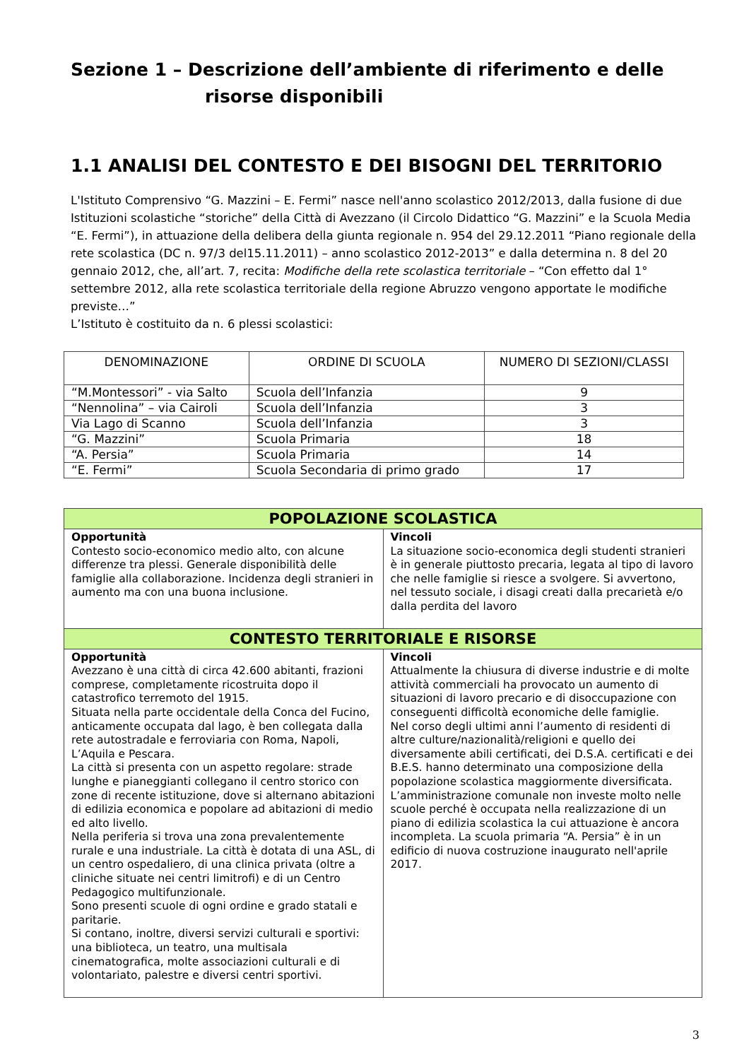Sezione 1 – Descrizione dell’ambiente di riferimento e delle
risorse disponibili
1.1 ANALISI DEL CONTESTO E DEI BISOGNI DEL TERRITORIO
L'Istituto Comprensivo “G. Mazzini – E. Fermi” nasce nell'anno scolastico 2012/2013, dalla fusione di due Istituzioni scolastiche “storiche” della Città di Avezzano (il Circolo Didattico “G. Mazzini” e la Scuola Media “E. Fermi”), in attuazione della delibera della giunta regionale n. 954 del 29.12.2011 “Piano regionale della rete scolastica (DC n. 97/3 del15.11.2011) – anno scolastico 2012-2013” e dalla determina n. 8 del 20 gennaio 2012, che, all’art. 7, recita: Modifiche della rete scolastica territoriale – “Con effetto dal 1° settembre 2012, alla rete scolastica territoriale della regione Abruzzo vengono apportate le modifiche previste…”
L’Istituto è costituito da n. 6 plessi scolastici:
| DENOMINAZIONE | ORDINE DI SCUOLA | NUMERO DI SEZIONI/CLASSI |
| --- | --- | --- |
| “M.Montessori” - via Salto | Scuola dell’Infanzia | 9 |
| “Nennolina” – via Cairoli | Scuola dell’Infanzia | 3 |
| Via Lago di Scanno | Scuola dell’Infanzia | 3 |
| “G. Mazzini” | Scuola Primaria | 18 |
| “A. Persia” | Scuola Primaria | 14 |
| “E. Fermi” | Scuola Secondaria di primo grado | 17 |
| POPOLAZIONE SCOLASTICA | |
| Opportunità Contesto socio-economico medio alto, con alcune differenze tra plessi. Generale disponibilità delle famiglie alla collaborazione. Incidenza degli stranieri in aumento ma con una buona inclusione. | Vincoli La situazione socio-economica degli studenti stranieri è in generale piuttosto precaria, legata al tipo di lavoro che nelle famiglie si riesce a svolgere. Si avvertono, nel tessuto sociale, i disagi creati dalla precarietà e/o dalla perdita del lavoro |
| CONTESTO TERRITORIALE E RISORSE | |
| Opportunità Avezzano è una città di circa 42.600 abitanti, frazioni comprese, completamente ricostruita dopo il catastrofico terremoto del 1915. Situata nella parte occidentale della Conca del Fucino, anticamente occupata dal lago, è ben collegata dalla rete autostradale e ferroviaria con Roma, Napoli, L’Aquila e Pescara. La città si presenta con un aspetto regolare: strade lunghe e pianeggianti collegano il centro storico con zone di recente istituzione, dove si alternano abitazioni di edilizia economica e popolare ad abitazioni di medio ed alto livello. Nella periferia si trova una zona prevalentemente rurale e una industriale. La città è dotata di una ASL, di un centro ospedaliero, di una clinica privata (oltre a cliniche situate nei centri limitrofi) e di un Centro Pedagogico multifunzionale. Sono presenti scuole di ogni ordine e grado statali e paritarie. Si contano, inoltre, diversi servizi culturali e sportivi: una biblioteca, un teatro, una multisala cinematografica, molte associazioni culturali e di volontariato, palestre e diversi centri sportivi. | Vincoli Attualmente la chiusura di diverse industrie e di molte attività commerciali ha provocato un aumento di situazioni di lavoro precario e di disoccupazione con conseguenti difficoltà economiche delle famiglie. Nel corso degli ultimi anni l’aumento di residenti di altre culture/nazionalità/religioni e quello dei diversamente abili certificati, dei D.S.A. certificati e dei B.E.S. hanno determinato una composizione della popolazione scolastica maggiormente diversificata. L’amministrazione comunale non investe molto nelle scuole perché è occupata nella realizzazione di un piano di edilizia scolastica la cui attuazione è ancora incompleta. La scuola primaria “A. Persia” è in un edificio di nuova costruzione inaugurato nell'aprile 2017. |
3